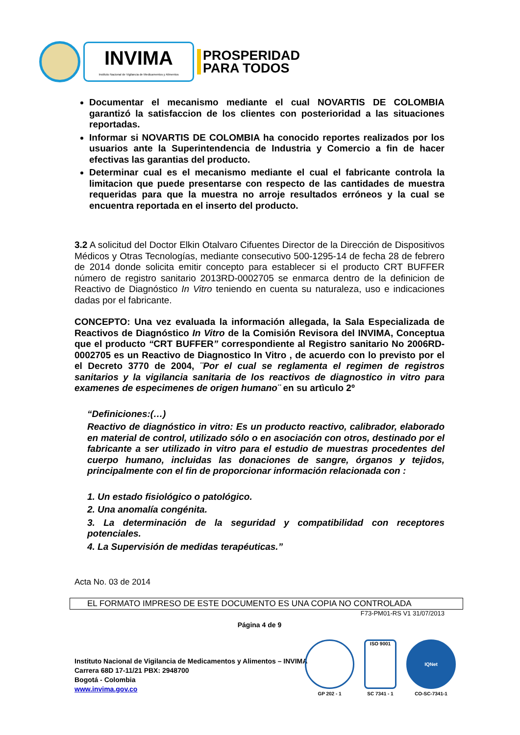INVIMA
Instituto Nacional de Vigilancia de Medicamentos y Alimentos
PROSPERIDAD
PARA TODOS
Documentar el mecanismo mediante el cual NOVARTIS DE COLOMBIA garantizó la satisfaccion de los clientes con posterioridad a las situaciones reportadas.
Informar si NOVARTIS DE COLOMBIA ha conocido reportes realizados por los usuarios ante la Superintendencia de Industria y Comercio a fin de hacer efectivas las garantias del producto.
Determinar cual es el mecanismo mediante el cual el fabricante controla la limitacion que puede presentarse con respecto de las cantidades de muestra requeridas para que la muestra no arroje resultados erróneos y la cual se encuentra reportada en el inserto del producto.
3.2 A solicitud del Doctor Elkin Otalvaro Cifuentes Director de la Dirección de Dispositivos Médicos y Otras Tecnologías, mediante consecutivo 500-1295-14 de fecha 28 de febrero de 2014 donde solicita emitir concepto para establecer si el producto CRT BUFFER número de registro sanitario 2013RD-0002705 se enmarca dentro de la definicion de Reactivo de Diagnóstico In Vitro teniendo en cuenta su naturaleza, uso e indicaciones dadas por el fabricante.
CONCEPTO: Una vez evaluada la información allegada, la Sala Especializada de Reactivos de Diagnóstico In Vitro de la Comisión Revisora del INVIMA, Conceptua que el producto “CRT BUFFER” correspondiente al Registro sanitario No 2006RD-0002705 es un Reactivo de Diagnostico In Vitro , de acuerdo con lo previsto por el el Decreto 3770 de 2004, ¨Por el cual se reglamenta el regimen de registros sanitarios y la vigilancia sanitaria de los reactivos de diagnostico in vitro para examenes de especimenes de origen humano¨ en su artìculo 2º
“Definiciones:(…)
Reactivo de diagnóstico in vitro: Es un producto reactivo, calibrador, elaborado en material de control, utilizado sólo o en asociación con otros, destinado por el fabricante a ser utilizado in vitro para el estudio de muestras procedentes del cuerpo humano, incluidas las donaciones de sangre, órganos y tejidos, principalmente con el fin de proporcionar información relacionada con :
1. Un estado fisiológico o patológico.
2. Una anomalía congénita.
3. La determinación de la seguridad y compatibilidad con receptores potenciales.
4. La Supervisión de medidas terapéuticas.”
Acta No. 03 de 2014
EL FORMATO IMPRESO DE ESTE DOCUMENTO ES UNA COPIA NO CONTROLADA
F73-PM01-RS V1 31/07/2013
Página 4 de 9
Instituto Nacional de Vigilancia de Medicamentos y Alimentos – INVIMA
Carrera 68D 17-11/21 PBX: 2948700
Bogotá - Colombia
www.invima.gov.co
GP 202 - 1
ISO 9001
SC 7341 - 1
IQNet
CO-SC-7341-1